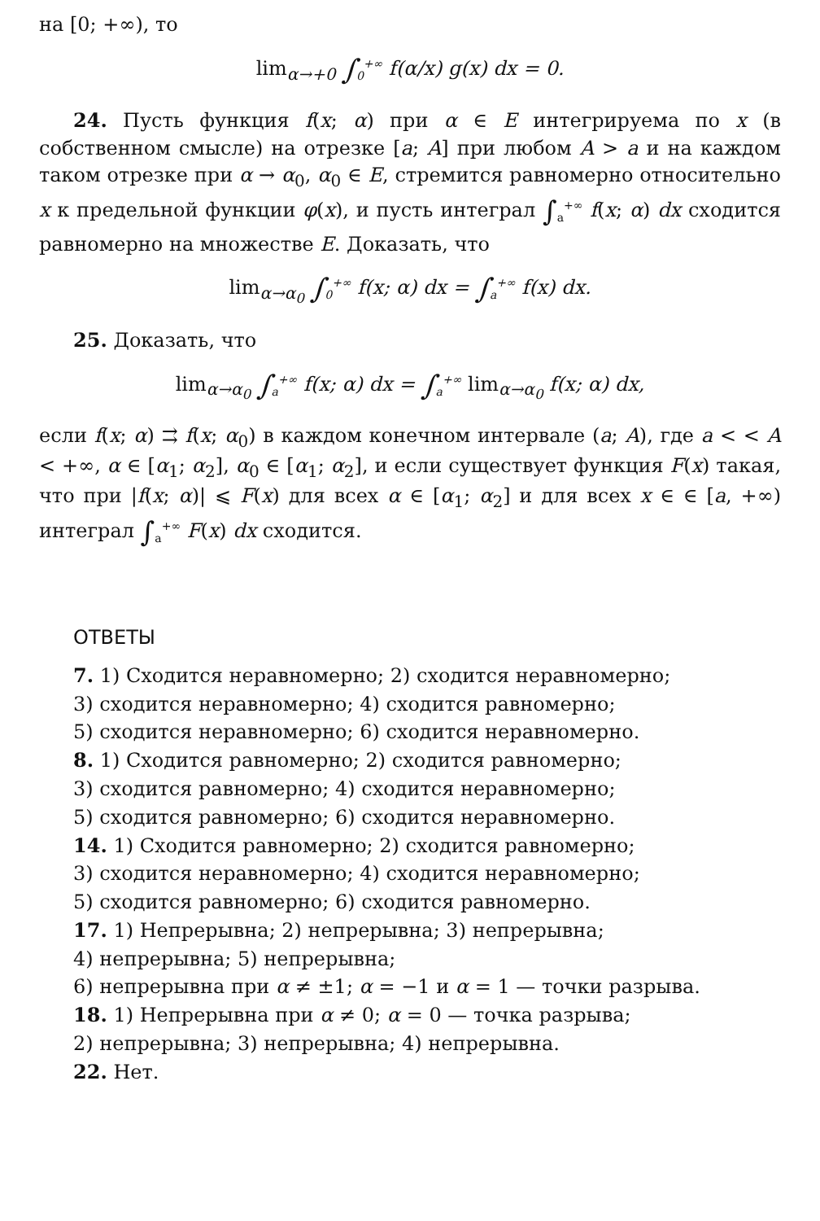на [0; +∞), то
lim<sub>α→+0</sub> ∫<sub>0</sub><sup>+∞</sup> f(α/x) g(x) dx = 0.
24. Пусть функция f(x; α) при α ∈ E интегрируема по x (в собственном смысле) на отрезке [a; A] при любом A > a и на каждом таком отрезке при α → α<sub>0</sub>, α<sub>0</sub> ∈ E, стремится равномерно относительно x к предельной функции φ(x), и пусть интеграл ∫<sub>a</sub><sup>+∞</sup> f(x; α) dx сходится равномерно на множестве E. Доказать, что
lim<sub>α→α<sub>0</sub></sub> ∫<sub>0</sub><sup>+∞</sup> f(x; α) dx = ∫<sub>a</sub><sup>+∞</sup> f(x) dx.
25. Доказать, что
lim<sub>α→α<sub>0</sub></sub> ∫<sub>a</sub><sup>+∞</sup> f(x; α) dx = ∫<sub>a</sub><sup>+∞</sup> lim<sub>α→α<sub>0</sub></sub> f(x; α) dx,
если f(x; α) ⇉ f(x; α<sub>0</sub>) в каждом конечном интервале (a; A), где a < < A < +∞, α ∈ [α<sub>1</sub>; α<sub>2</sub>], α<sub>0</sub> ∈ [α<sub>1</sub>; α<sub>2</sub>], и если существует функция F(x) такая, что при |f(x; α)| ⩽ F(x) для всех α ∈ [α<sub>1</sub>; α<sub>2</sub>] и для всех x ∈ ∈ [a, +∞) интеграл ∫<sub>a</sub><sup>+∞</sup> F(x) dx сходится.
ОТВЕТЫ
7. 1) Сходится неравномерно; 2) сходится неравномерно;
3) сходится неравномерно; 4) сходится равномерно;
5) сходится неравномерно; 6) сходится неравномерно.
8. 1) Сходится равномерно; 2) сходится равномерно;
3) сходится равномерно; 4) сходится неравномерно;
5) сходится равномерно; 6) сходится неравномерно.
14. 1) Сходится равномерно; 2) сходится равномерно;
3) сходится неравномерно; 4) сходится неравномерно;
5) сходится равномерно; 6) сходится равномерно.
17. 1) Непрерывна; 2) непрерывна; 3) непрерывна;
4) непрерывна; 5) непрерывна;
6) непрерывна при α ≠ ±1; α = −1 и α = 1 — точки разрыва.
18. 1) Непрерывна при α ≠ 0; α = 0 — точка разрыва;
2) непрерывна; 3) непрерывна; 4) непрерывна.
22. Нет.